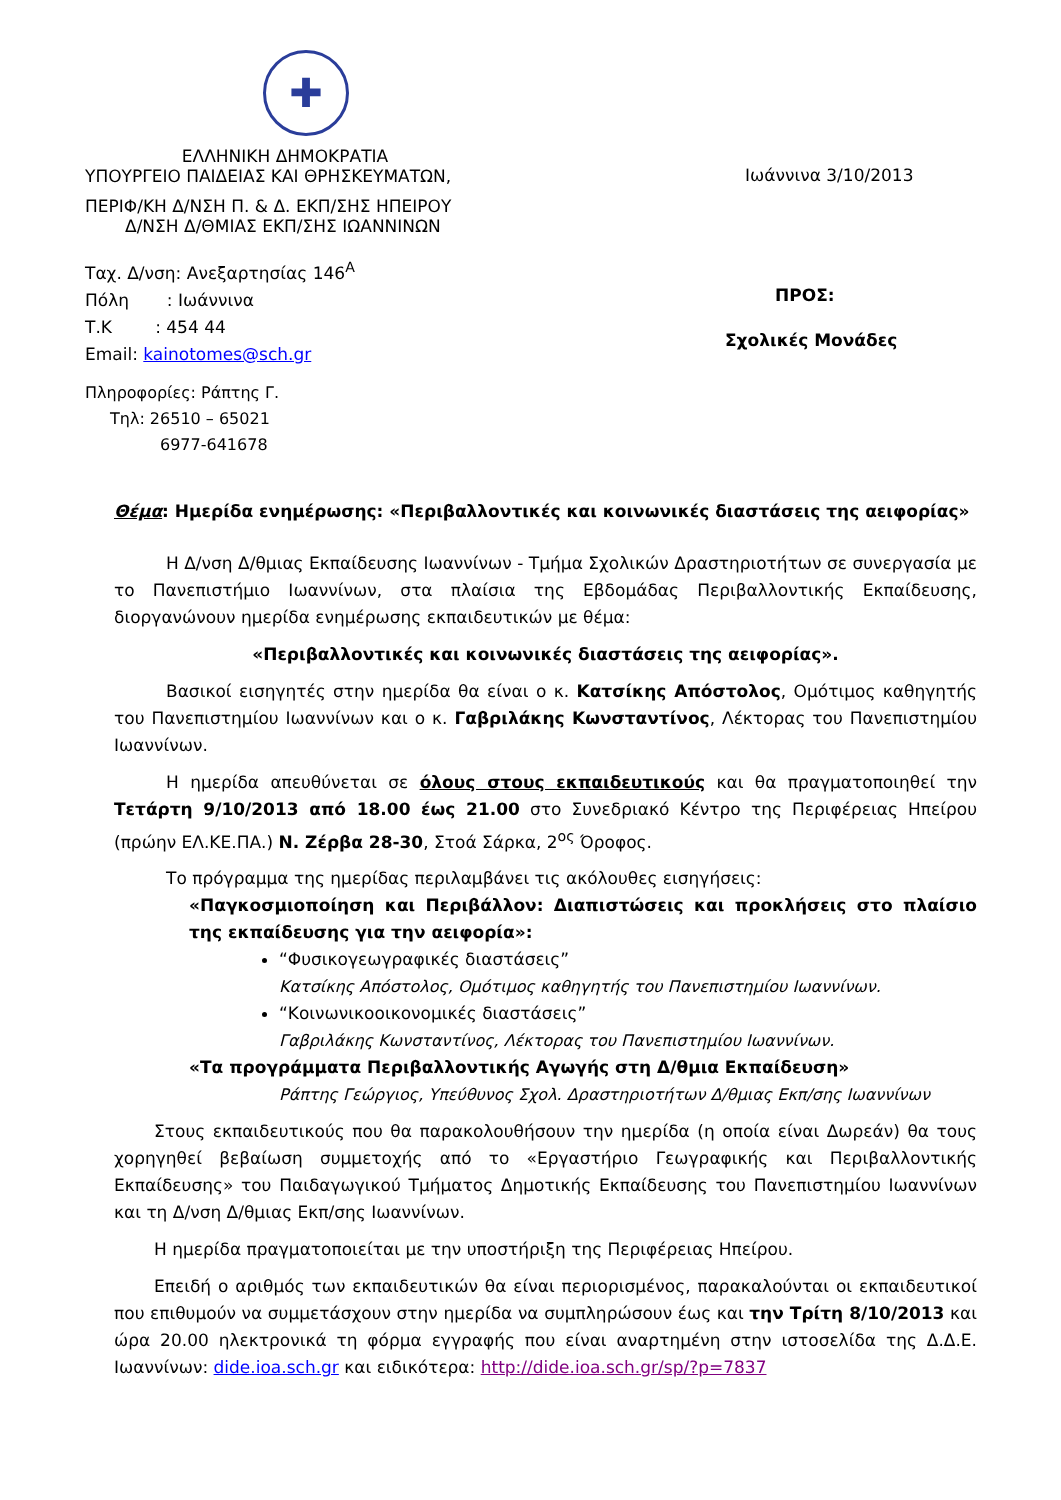✚
ΕΛΛΗΝΙΚΗ ΔΗΜΟΚΡΑΤΙΑ
ΥΠΟΥΡΓΕΙΟ ΠΑΙΔΕΙΑΣ ΚΑΙ ΘΡΗΣΚΕΥΜΑΤΩΝ,
ΠΕΡΙΦ/ΚΗ Δ/ΝΣΗ Π. & Δ. ΕΚΠ/ΣΗΣ ΗΠΕΙΡΟΥ
Δ/ΝΣΗ Δ/ΘΜΙΑΣ ΕΚΠ/ΣΗΣ ΙΩΑΝΝΙΝΩΝ
Ταχ. Δ/νση: Ανεξαρτησίας 146<sup>Α</sup>
Πόλη : Ιωάννινα
Τ.Κ : 454 44
Email: kainotomes@sch.gr
Πληροφορίες: Ράπτης Γ.
Τηλ: 26510 – 65021
6977-641678
Ιωάννινα 3/10/2013
ΠΡΟΣ:
Σχολικές Μονάδες
Θέμα: Ημερίδα ενημέρωσης: «Περιβαλλοντικές και κοινωνικές διαστάσεις της αειφορίας»
Η Δ/νση Δ/θμιας Εκπαίδευσης Ιωαννίνων - Τμήμα Σχολικών Δραστηριοτήτων σε συνεργασία με το Πανεπιστήμιο Ιωαννίνων, στα πλαίσια της Εβδομάδας Περιβαλλοντικής Εκπαίδευσης, διοργανώνουν ημερίδα ενημέρωσης εκπαιδευτικών με θέμα:
«Περιβαλλοντικές και κοινωνικές διαστάσεις της αειφορίας».
Βασικοί εισηγητές στην ημερίδα θα είναι ο κ. Κατσίκης Απόστολος, Ομότιμος καθηγητής του Πανεπιστημίου Ιωαννίνων και ο κ. Γαβριλάκης Κωνσταντίνος, Λέκτορας του Πανεπιστημίου Ιωαννίνων.
Η ημερίδα απευθύνεται σε όλους στους εκπαιδευτικούς και θα πραγματοποιηθεί την Τετάρτη 9/10/2013 από 18.00 έως 21.00 στο Συνεδριακό Κέντρο της Περιφέρειας Ηπείρου (πρώην ΕΛ.ΚΕ.ΠΑ.) Ν. Ζέρβα 28-30, Στοά Σάρκα, 2<sup>ος</sup> Όροφος.
Το πρόγραμμα της ημερίδας περιλαμβάνει τις ακόλουθες εισηγήσεις:
«Παγκοσμιοποίηση και Περιβάλλον: Διαπιστώσεις και προκλήσεις στο πλαίσιο της εκπαίδευσης για την αειφορία»:
“Φυσικογεωγραφικές διαστάσεις”
Κατσίκης Απόστολος, Ομότιμος καθηγητής του Πανεπιστημίου Ιωαννίνων.
“Κοινωνικοοικονομικές διαστάσεις”
Γαβριλάκης Κωνσταντίνος, Λέκτορας του Πανεπιστημίου Ιωαννίνων.
«Τα προγράμματα Περιβαλλοντικής Αγωγής στη Δ/θμια Εκπαίδευση»
Ράπτης Γεώργιος, Υπεύθυνος Σχολ. Δραστηριοτήτων Δ/θμιας Εκπ/σης Ιωαννίνων
Στους εκπαιδευτικούς που θα παρακολουθήσουν την ημερίδα (η οποία είναι Δωρεάν) θα τους χορηγηθεί βεβαίωση συμμετοχής από το «Εργαστήριο Γεωγραφικής και Περιβαλλοντικής Εκπαίδευσης» του Παιδαγωγικού Τμήματος Δημοτικής Εκπαίδευσης του Πανεπιστημίου Ιωαννίνων και τη Δ/νση Δ/θμιας Εκπ/σης Ιωαννίνων.
Η ημερίδα πραγματοποιείται με την υποστήριξη της Περιφέρειας Ηπείρου.
Επειδή ο αριθμός των εκπαιδευτικών θα είναι περιορισμένος, παρακαλούνται οι εκπαιδευτικοί που επιθυμούν να συμμετάσχουν στην ημερίδα να συμπληρώσουν έως και την Τρίτη 8/10/2013 και ώρα 20.00 ηλεκτρονικά τη φόρμα εγγραφής που είναι αναρτημένη στην ιστοσελίδα της Δ.Δ.Ε. Ιωαννίνων: dide.ioa.sch.gr και ειδικότερα: http://dide.ioa.sch.gr/sp/?p=7837